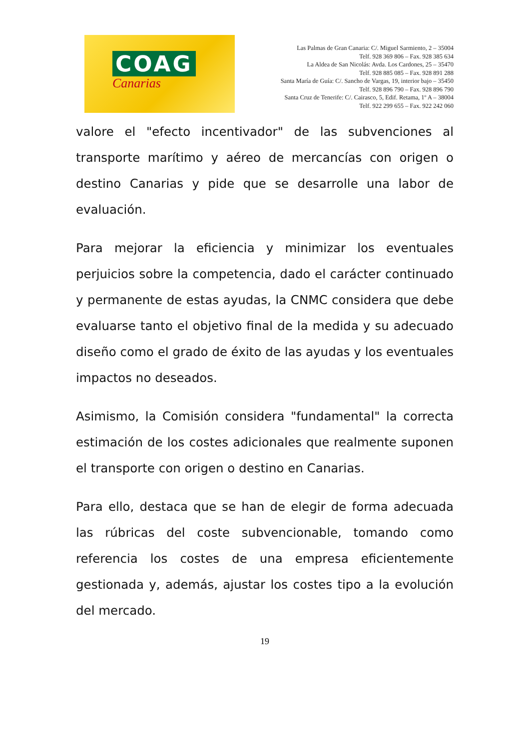COAG
Canarias
Las Palmas de Gran Canaria: C/. Miguel Sarmiento, 2 – 35004
Telf. 928 369 806 – Fax. 928 385 634
La Aldea de San Nicolás: Avda. Los Cardones, 25 – 35470
Telf. 928 885 085 – Fax. 928 891 288
Santa María de Guía: C/. Sancho de Vargas, 19, interior bajo – 35450
Telf. 928 896 790 – Fax. 928 896 790
Santa Cruz de Tenerife: C/. Cairasco, 5, Edif. Retama, 1º A – 38004
Telf. 922 299 655 – Fax. 922 242 060
valore el "efecto incentivador" de las subvenciones al transporte marítimo y aéreo de mercancías con origen o destino Canarias y pide que se desarrolle una labor de evaluación.
Para mejorar la eficiencia y minimizar los eventuales perjuicios sobre la competencia, dado el carácter continuado y permanente de estas ayudas, la CNMC considera que debe evaluarse tanto el objetivo final de la medida y su adecuado diseño como el grado de éxito de las ayudas y los eventuales impactos no deseados.
Asimismo, la Comisión considera "fundamental" la correcta estimación de los costes adicionales que realmente suponen el transporte con origen o destino en Canarias.
Para ello, destaca que se han de elegir de forma adecuada las rúbricas del coste subvencionable, tomando como referencia los costes de una empresa eficientemente gestionada y, además, ajustar los costes tipo a la evolución del mercado.
19